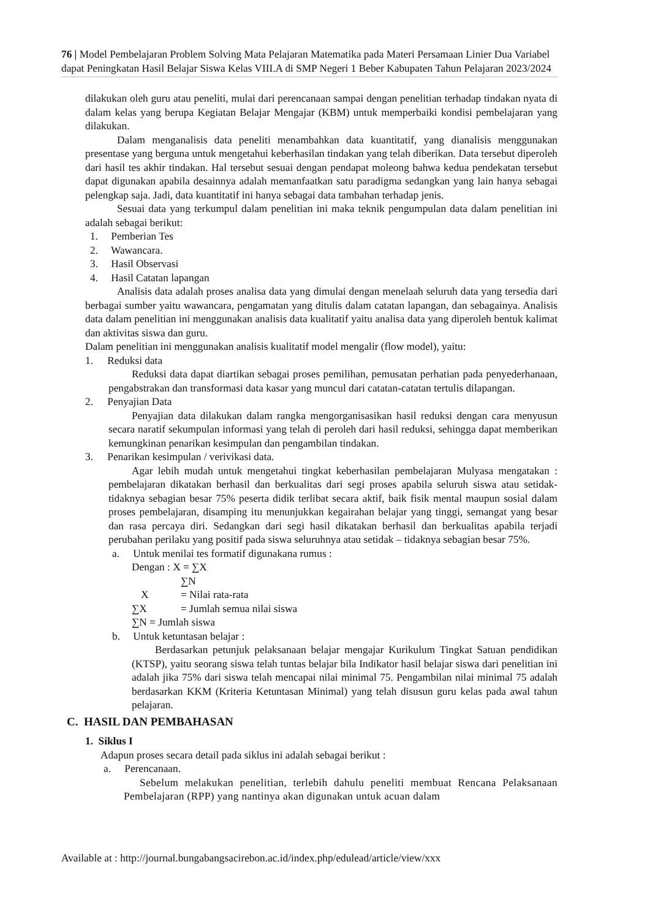76 | Model Pembelajaran Problem Solving Mata Pelajaran Matematika pada Materi Persamaan Linier Dua Variabel dapat Peningkatan Hasil Belajar Siswa Kelas VIII.A di SMP Negeri 1 Beber Kabupaten Tahun Pelajaran 2023/2024
dilakukan oleh guru atau peneliti, mulai dari perencanaan sampai dengan penelitian terhadap tindakan nyata di dalam kelas yang berupa Kegiatan Belajar Mengajar (KBM) untuk memperbaiki kondisi pembelajaran yang dilakukan.
Dalam menganalisis data peneliti menambahkan data kuantitatif, yang dianalisis menggunakan presentase yang berguna untuk mengetahui keberhasilan tindakan yang telah diberikan. Data tersebut diperoleh dari hasil tes akhir tindakan. Hal tersebut sesuai dengan pendapat moleong bahwa kedua pendekatan tersebut dapat digunakan apabila desainnya adalah memanfaatkan satu paradigma sedangkan yang lain hanya sebagai pelengkap saja. Jadi, data kuantitatif ini hanya sebagai data tambahan terhadap jenis.
Sesuai data yang terkumpul dalam penelitian ini maka teknik pengumpulan data dalam penelitian ini adalah sebagai berikut:
1. Pemberian Tes
2. Wawancara.
3. Hasil Observasi
4. Hasil Catatan lapangan
Analisis data adalah proses analisa data yang dimulai dengan menelaah seluruh data yang tersedia dari berbagai sumber yaitu wawancara, pengamatan yang ditulis dalam catatan lapangan, dan sebagainya. Analisis data dalam penelitian ini menggunakan analisis data kualitatif yaitu analisa data yang diperoleh bentuk kalimat dan aktivitas siswa dan guru.
Dalam penelitian ini menggunakan analisis kualitatif model mengalir (flow model), yaitu:
1. Reduksi data
Reduksi data dapat diartikan sebagai proses pemilihan, pemusatan perhatian pada penyederhanaan, pengabstrakan dan transformasi data kasar yang muncul dari catatan-catatan tertulis dilapangan.
2. Penyajian Data
Penyajian data dilakukan dalam rangka mengorganisasikan hasil reduksi dengan cara menyusun secara naratif sekumpulan informasi yang telah di peroleh dari hasil reduksi, sehingga dapat memberikan kemungkinan penarikan kesimpulan dan pengambilan tindakan.
3. Penarikan kesimpulan / verivikasi data.
Agar lebih mudah untuk mengetahui tingkat keberhasilan pembelajaran Mulyasa mengatakan : pembelajaran dikatakan berhasil dan berkualitas dari segi proses apabila seluruh siswa atau setidak-tidaknya sebagian besar 75% peserta didik terlibat secara aktif, baik fisik mental maupun sosial dalam proses pembelajaran, disamping itu menunjukkan kegairahan belajar yang tinggi, semangat yang besar dan rasa percaya diri. Sedangkan dari segi hasil dikatakan berhasil dan berkualitas apabila terjadi perubahan perilaku yang positif pada siswa seluruhnya atau setidak – tidaknya sebagian besar 75%.
a. Untuk menilai tes formatif digunakana rumus :
Dengan : X = ∑X
∑N
X = Nilai rata-rata
∑X = Jumlah semua nilai siswa
∑N = Jumlah siswa
b. Untuk ketuntasan belajar :
Berdasarkan petunjuk pelaksanaan belajar mengajar Kurikulum Tingkat Satuan pendidikan (KTSP), yaitu seorang siswa telah tuntas belajar bila Indikator hasil belajar siswa dari penelitian ini adalah jika 75% dari siswa telah mencapai nilai minimal 75. Pengambilan nilai minimal 75 adalah berdasarkan KKM (Kriteria Ketuntasan Minimal) yang telah disusun guru kelas pada awal tahun pelajaran.
C. HASIL DAN PEMBAHASAN
1. Siklus I
Adapun proses secara detail pada siklus ini adalah sebagai berikut :
a. Perencanaan.
Sebelum melakukan penelitian, terlebih dahulu peneliti membuat Rencana Pelaksanaan Pembelajaran (RPP) yang nantinya akan digunakan untuk acuan dalam
Available at : http://journal.bungabangsacirebon.ac.id/index.php/edulead/article/view/xxx